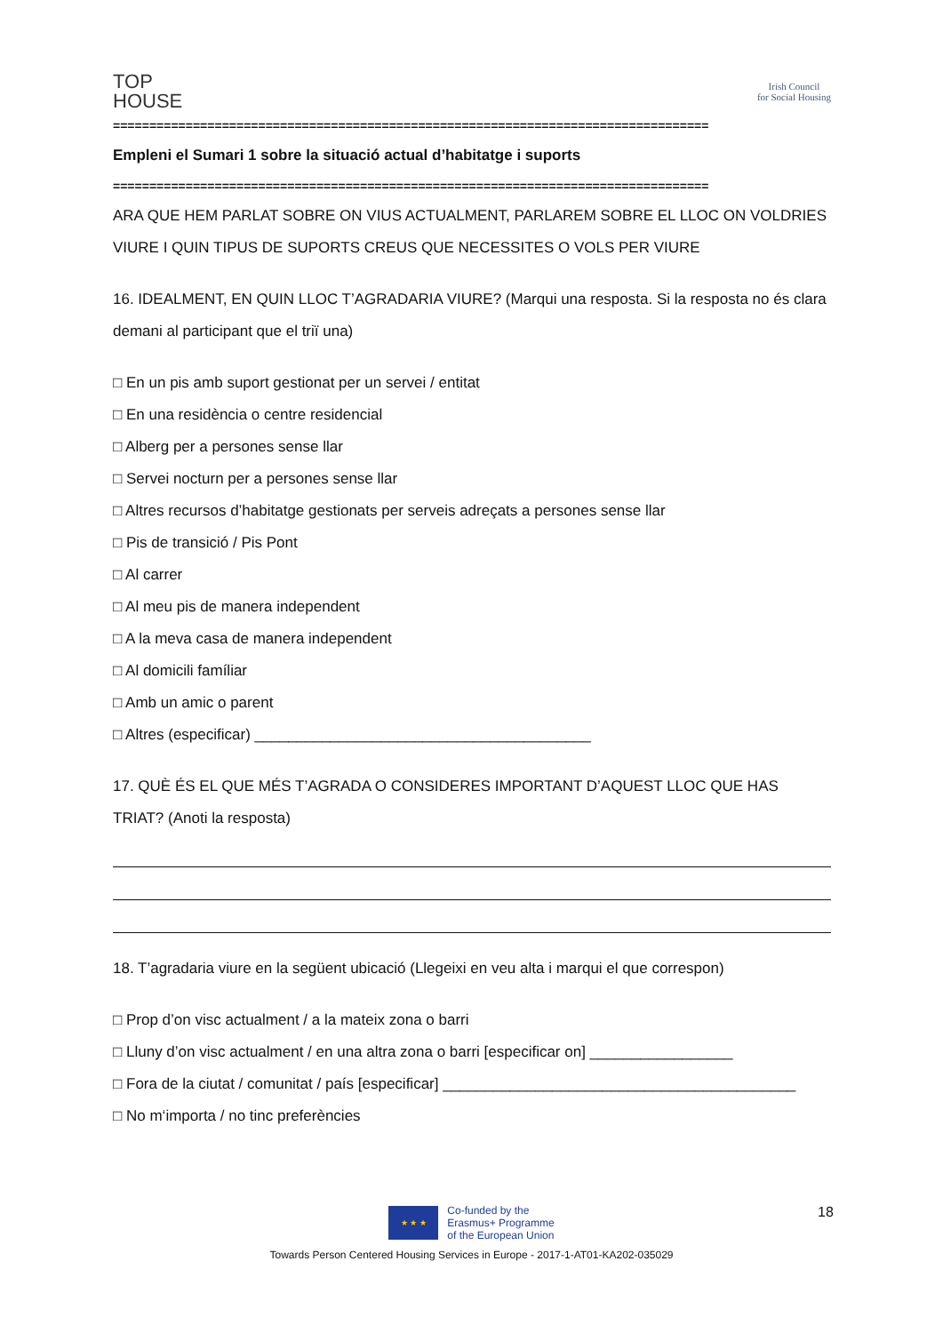TOP
HOUSE
Irish Council
for Social Housing
==================================================================================
Empleni el Sumari 1 sobre la situació actual d’habitatge i suports
==================================================================================
ARA QUE HEM PARLAT SOBRE ON VIUS ACTUALMENT, PARLAREM SOBRE EL LLOC ON VOLDRIES VIURE I QUIN TIPUS DE SUPORTS CREUS QUE NECESSITES O VOLS PER VIURE
16. IDEALMENT, EN QUIN LLOC T’AGRADARIA VIURE? (Marqui una resposta. Si la resposta no és clara demani al participant que el triï una)
□ En un pis amb suport gestionat per un servei / entitat
□ En una residència o centre residencial
□ Alberg per a persones sense llar
□ Servei nocturn per a persones sense llar
□ Altres recursos d’habitatge gestionats per serveis adreçats a persones sense llar
□ Pis de transició / Pis Pont
□ Al carrer
□ Al meu pis de manera independent
□ A la meva casa de manera independent
□ Al domicili famíliar
□ Amb un amic o parent
□ Altres (especificar) ________________________________________
17. QUÈ ÉS EL QUE MÉS T’AGRADA O CONSIDERES IMPORTANT D’AQUEST LLOC QUE HAS TRIAT? (Anoti la resposta)
18. T’agradaria viure en la següent ubicació (Llegeixi en veu alta i marqui el que correspon)
□ Prop d’on visc actualment / a la mateix zona o barri
□ Lluny d’on visc actualment / en una altra zona o barri [especificar on] _________________
□ Fora de la ciutat / comunitat / país [especificar] __________________________________________
□ No m‘importa / no tinc preferències
18
★ ★ ★
Co-funded by the
Erasmus+ Programme
of the European Union
Towards Person Centered Housing Services in Europe - 2017-1-AT01-KA202-035029